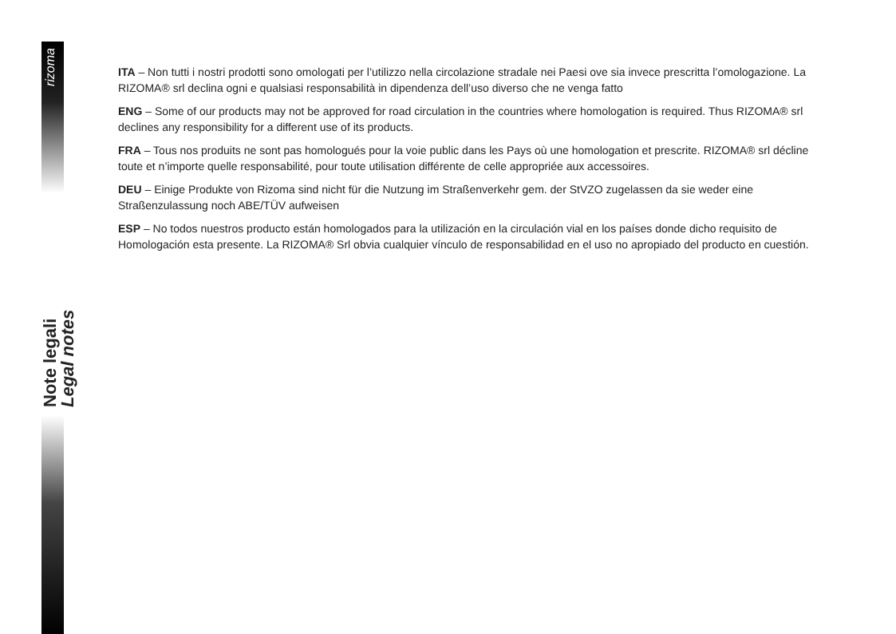rizoma
Note legali
Legal notes
ITA – Non tutti i nostri prodotti sono omologati per l’utilizzo nella circolazione stradale nei Paesi ove sia invece prescritta l’omologazione. La RIZOMA® srl declina ogni e qualsiasi responsabilità in dipendenza dell’uso diverso che ne venga fatto
ENG – Some of our products may not be approved for road circulation in the countries where homologation is required. Thus RIZOMA® srl declines any responsibility for a different use of its products.
FRA – Tous nos produits ne sont pas homologués pour la voie public dans les Pays où une homologation et prescrite. RIZOMA® srl décline toute et n’importe quelle responsabilité, pour toute utilisation différente de celle appropriée aux accessoires.
DEU – Einige Produkte von Rizoma sind nicht für die Nutzung im Straßenverkehr gem. der StVZO zugelassen da sie weder eine Straßenzulassung noch ABE/TÜV aufweisen
ESP – No todos nuestros producto están homologados para la utilización en la circulación vial en los países donde dicho requisito de Homologación esta presente. La RIZOMA® Srl obvia cualquier vínculo de responsabilidad en el uso no apropiado del producto en cuestión.